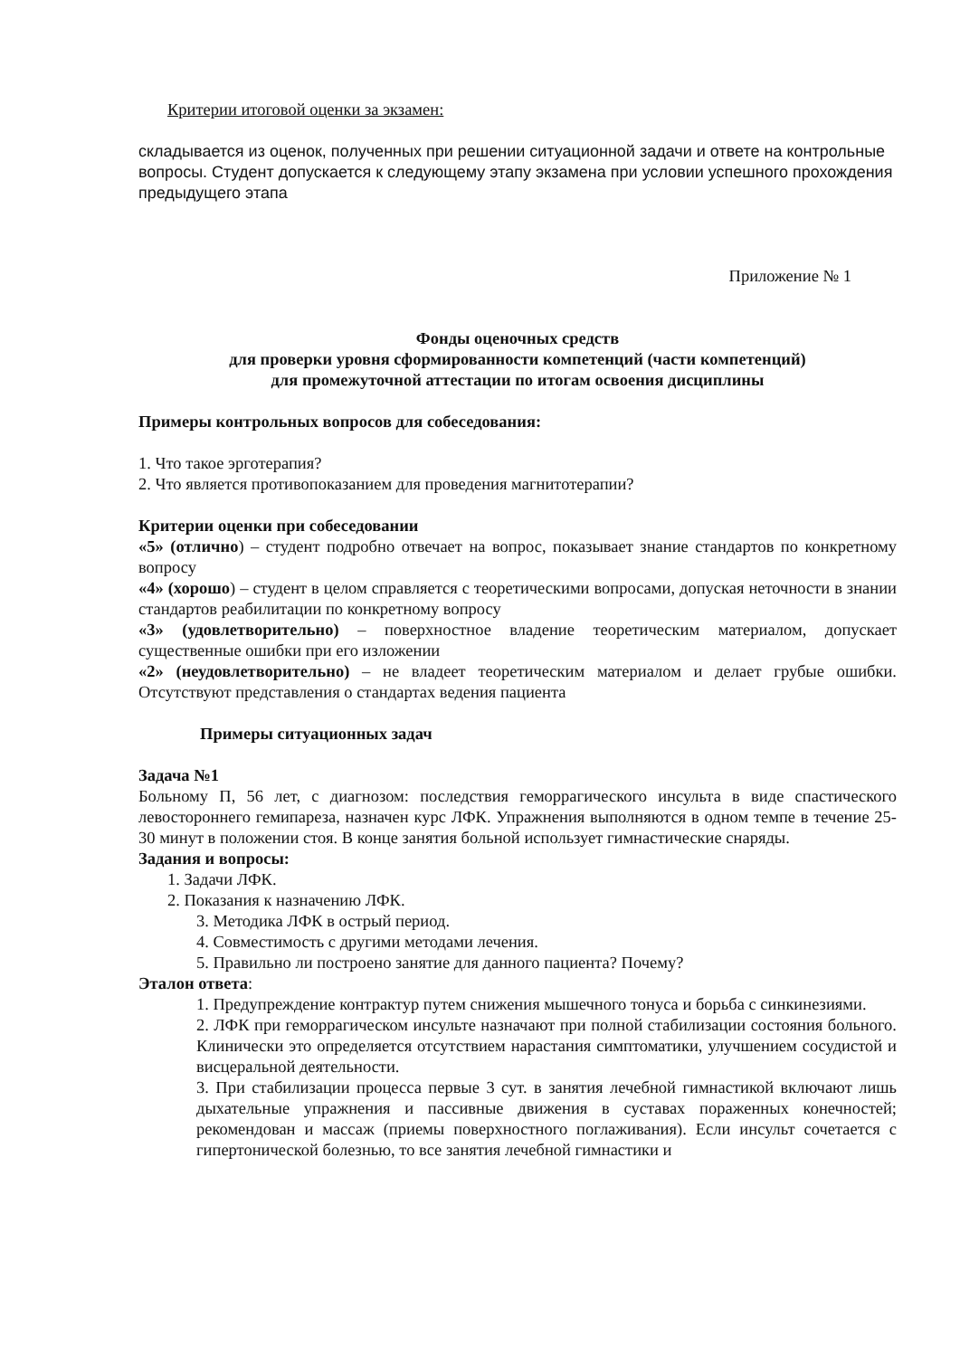Критерии итоговой оценки за экзамен:
складывается из оценок, полученных при решении ситуационной задачи и ответе на контрольные вопросы. Студент допускается к следующему этапу экзамена при условии успешного прохождения предыдущего этапа
Приложение № 1
Фонды оценочных средств
для проверки уровня сформированности компетенций (части компетенций)
для промежуточной аттестации по итогам освоения дисциплины
Примеры контрольных вопросов для собеседования:
1. Что такое эрготерапия?
2. Что является противопоказанием для проведения магнитотерапии?
Критерии оценки при собеседовании
«5» (отлично) – студент подробно отвечает на вопрос, показывает знание стандартов по конкретному вопросу
«4» (хорошо) – студент в целом справляется с теоретическими вопросами, допуская неточности в знании стандартов реабилитации по конкретному вопросу
«3» (удовлетворительно) – поверхностное владение теоретическим материалом, допускает существенные ошибки при его изложении
«2» (неудовлетворительно) – не владеет теоретическим материалом и делает грубые ошибки. Отсутствуют представления о стандартах ведения пациента
Примеры ситуационных задач
Задача №1
Больному П, 56 лет, с диагнозом: последствия геморрагического инсульта в виде спастического левостороннего гемипареза, назначен курс ЛФК. Упражнения выполняются в одном темпе в течение 25-30 минут в положении стоя. В конце занятия больной использует гимнастические снаряды.
Задания и вопросы:
1. Задачи ЛФК.
2. Показания к назначению ЛФК.
3. Методика ЛФК в острый период.
4. Совместимость с другими методами лечения.
5. Правильно ли построено занятие для данного пациента? Почему?
Эталон ответа:
1. Предупреждение контрактур путем снижения мышечного тонуса и борьба с синкинезиями.
2. ЛФК при геморрагическом инсульте назначают при полной стабилизации состояния больного. Клинически это определяется отсутствием нарастания симптоматики, улучшением сосудистой и висцеральной деятельности.
3. При стабилизации процесса первые 3 сут. в занятия лечебной гимнастикой включают лишь дыхательные упражнения и пассивные движения в суставах пораженных конечностей; рекомендован и массаж (приемы поверхностного поглаживания). Если инсульт сочетается с гипертонической болезнью, то все занятия лечебной гимнастики и